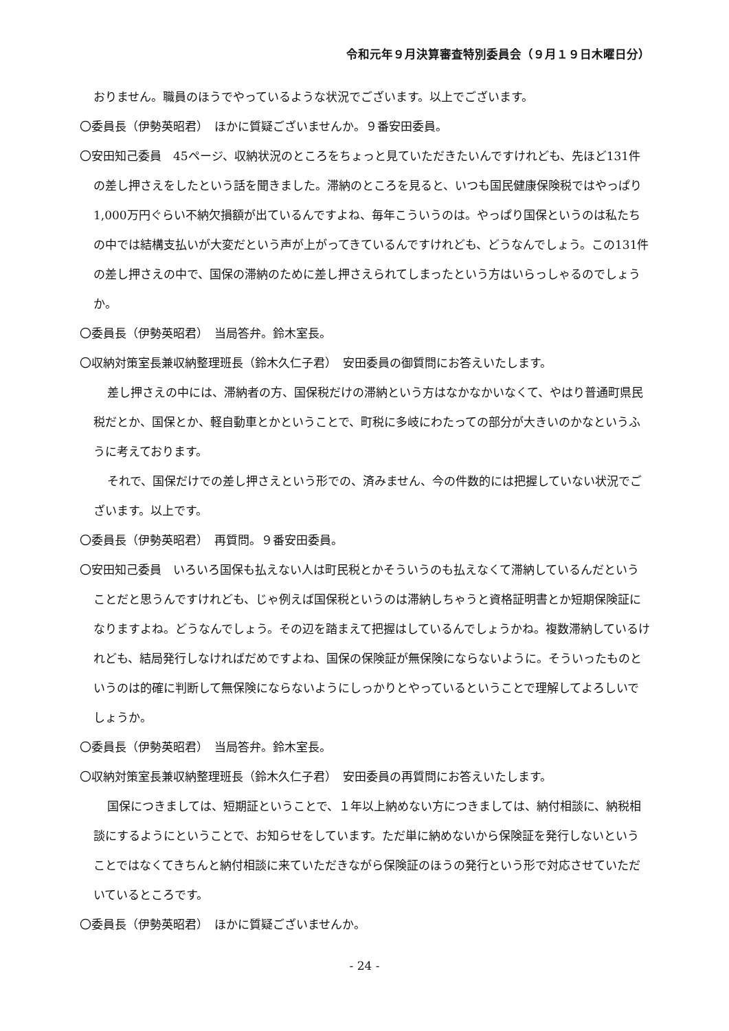令和元年９月決算審査特別委員会（９月１９日木曜日分）
おりません。職員のほうでやっているような状況でございます。以上でございます。
〇委員長（伊勢英昭君）　ほかに質疑ございませんか。９番安田委員。
〇安田知己委員　45ページ、収納状況のところをちょっと見ていただきたいんですけれども、先ほど131件の差し押さえをしたという話を聞きました。滞納のところを見ると、いつも国民健康保険税ではやっぱり1,000万円ぐらい不納欠損額が出ているんですよね、毎年こういうのは。やっぱり国保というのは私たちの中では結構支払いが大変だという声が上がってきているんですけれども、どうなんでしょう。この131件の差し押さえの中で、国保の滞納のために差し押さえられてしまったという方はいらっしゃるのでしょうか。
〇委員長（伊勢英昭君）　当局答弁。鈴木室長。
〇収納対策室長兼収納整理班長（鈴木久仁子君）　安田委員の御質問にお答えいたします。
差し押さえの中には、滞納者の方、国保税だけの滞納という方はなかなかいなくて、やはり普通町県民税だとか、国保とか、軽自動車とかということで、町税に多岐にわたっての部分が大きいのかなというふうに考えております。
それで、国保だけでの差し押さえという形での、済みません、今の件数的には把握していない状況でございます。以上です。
〇委員長（伊勢英昭君）　再質問。９番安田委員。
〇安田知己委員　いろいろ国保も払えない人は町民税とかそういうのも払えなくて滞納しているんだということだと思うんですけれども、じゃ例えば国保税というのは滞納しちゃうと資格証明書とか短期保険証になりますよね。どうなんでしょう。その辺を踏まえて把握はしているんでしょうかね。複数滞納しているけれども、結局発行しなければだめですよね、国保の保険証が無保険にならないように。そういったものというのは的確に判断して無保険にならないようにしっかりとやっているということで理解してよろしいでしょうか。
〇委員長（伊勢英昭君）　当局答弁。鈴木室長。
〇収納対策室長兼収納整理班長（鈴木久仁子君）　安田委員の再質問にお答えいたします。
国保につきましては、短期証ということで、１年以上納めない方につきましては、納付相談に、納税相談にするようにということで、お知らせをしています。ただ単に納めないから保険証を発行しないということではなくてきちんと納付相談に来ていただきながら保険証のほうの発行という形で対応させていただいているところです。
〇委員長（伊勢英昭君）　ほかに質疑ございませんか。
- 24 -